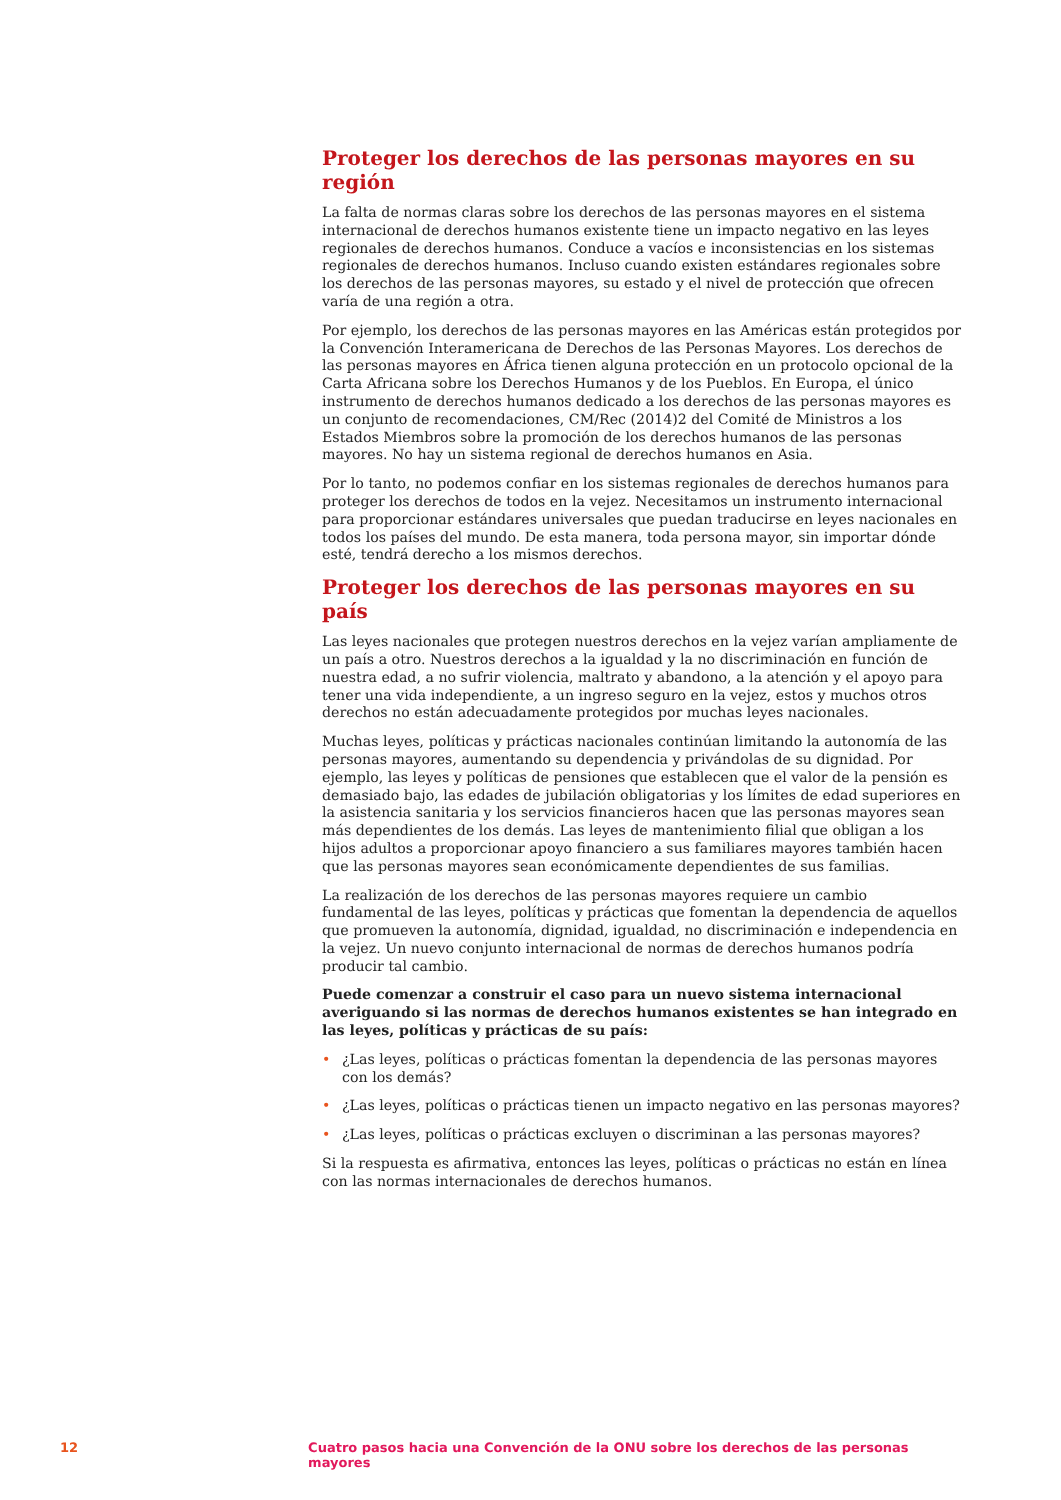Proteger los derechos de las personas mayores en su región
La falta de normas claras sobre los derechos de las personas mayores en el sistema internacional de derechos humanos existente tiene un impacto negativo en las leyes regionales de derechos humanos. Conduce a vacíos e inconsistencias en los sistemas regionales de derechos humanos. Incluso cuando existen estándares regionales sobre los derechos de las personas mayores, su estado y el nivel de protección que ofrecen varía de una región a otra.
Por ejemplo, los derechos de las personas mayores en las Américas están protegidos por la Convención Interamericana de Derechos de las Personas Mayores. Los derechos de las personas mayores en África tienen alguna protección en un protocolo opcional de la Carta Africana sobre los Derechos Humanos y de los Pueblos. En Europa, el único instrumento de derechos humanos dedicado a los derechos de las personas mayores es un conjunto de recomendaciones, CM/Rec (2014)2 del Comité de Ministros a los Estados Miembros sobre la promoción de los derechos humanos de las personas mayores. No hay un sistema regional de derechos humanos en Asia.
Por lo tanto, no podemos confiar en los sistemas regionales de derechos humanos para proteger los derechos de todos en la vejez. Necesitamos un instrumento internacional para proporcionar estándares universales que puedan traducirse en leyes nacionales en todos los países del mundo. De esta manera, toda persona mayor, sin importar dónde esté, tendrá derecho a los mismos derechos.
Proteger los derechos de las personas mayores en su país
Las leyes nacionales que protegen nuestros derechos en la vejez varían ampliamente de un país a otro. Nuestros derechos a la igualdad y la no discriminación en función de nuestra edad, a no sufrir violencia, maltrato y abandono, a la atención y el apoyo para tener una vida independiente, a un ingreso seguro en la vejez, estos y muchos otros derechos no están adecuadamente protegidos por muchas leyes nacionales.
Muchas leyes, políticas y prácticas nacionales continúan limitando la autonomía de las personas mayores, aumentando su dependencia y privándolas de su dignidad. Por ejemplo, las leyes y políticas de pensiones que establecen que el valor de la pensión es demasiado bajo, las edades de jubilación obligatorias y los límites de edad superiores en la asistencia sanitaria y los servicios financieros hacen que las personas mayores sean más dependientes de los demás. Las leyes de mantenimiento filial que obligan a los hijos adultos a proporcionar apoyo financiero a sus familiares mayores también hacen que las personas mayores sean económicamente dependientes de sus familias.
La realización de los derechos de las personas mayores requiere un cambio fundamental de las leyes, políticas y prácticas que fomentan la dependencia de aquellos que promueven la autonomía, dignidad, igualdad, no discriminación e independencia en la vejez. Un nuevo conjunto internacional de normas de derechos humanos podría producir tal cambio.
Puede comenzar a construir el caso para un nuevo sistema internacional averiguando si las normas de derechos humanos existentes se han integrado en las leyes, políticas y prácticas de su país:
• ¿Las leyes, políticas o prácticas fomentan la dependencia de las personas mayores con los demás?
• ¿Las leyes, políticas o prácticas tienen un impacto negativo en las personas mayores?
• ¿Las leyes, políticas o prácticas excluyen o discriminan a las personas mayores?
Si la respuesta es afirmativa, entonces las leyes, políticas o prácticas no están en línea con las normas internacionales de derechos humanos.
12 Cuatro pasos hacia una Convención de la ONU sobre los derechos de las personas mayores